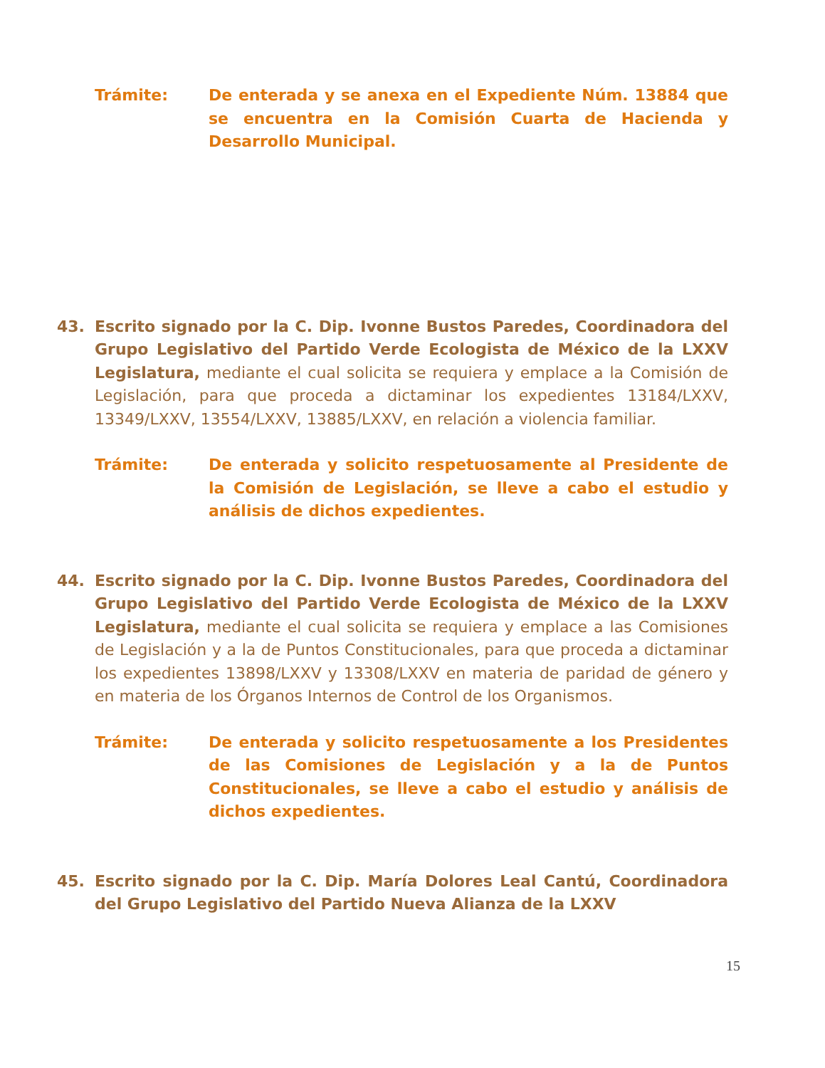Trámite: De enterada y se anexa en el Expediente Núm. 13884 que se encuentra en la Comisión Cuarta de Hacienda y Desarrollo Municipal.
43. Escrito signado por la C. Dip. Ivonne Bustos Paredes, Coordinadora del Grupo Legislativo del Partido Verde Ecologista de México de la LXXV Legislatura, mediante el cual solicita se requiera y emplace a la Comisión de Legislación, para que proceda a dictaminar los expedientes 13184/LXXV, 13349/LXXV, 13554/LXXV, 13885/LXXV, en relación a violencia familiar.
Trámite: De enterada y solicito respetuosamente al Presidente de la Comisión de Legislación, se lleve a cabo el estudio y análisis de dichos expedientes.
44. Escrito signado por la C. Dip. Ivonne Bustos Paredes, Coordinadora del Grupo Legislativo del Partido Verde Ecologista de México de la LXXV Legislatura, mediante el cual solicita se requiera y emplace a las Comisiones de Legislación y a la de Puntos Constitucionales, para que proceda a dictaminar los expedientes 13898/LXXV y 13308/LXXV en materia de paridad de género y en materia de los Órganos Internos de Control de los Organismos.
Trámite: De enterada y solicito respetuosamente a los Presidentes de las Comisiones de Legislación y a la de Puntos Constitucionales, se lleve a cabo el estudio y análisis de dichos expedientes.
45. Escrito signado por la C. Dip. María Dolores Leal Cantú, Coordinadora del Grupo Legislativo del Partido Nueva Alianza de la LXXV
15